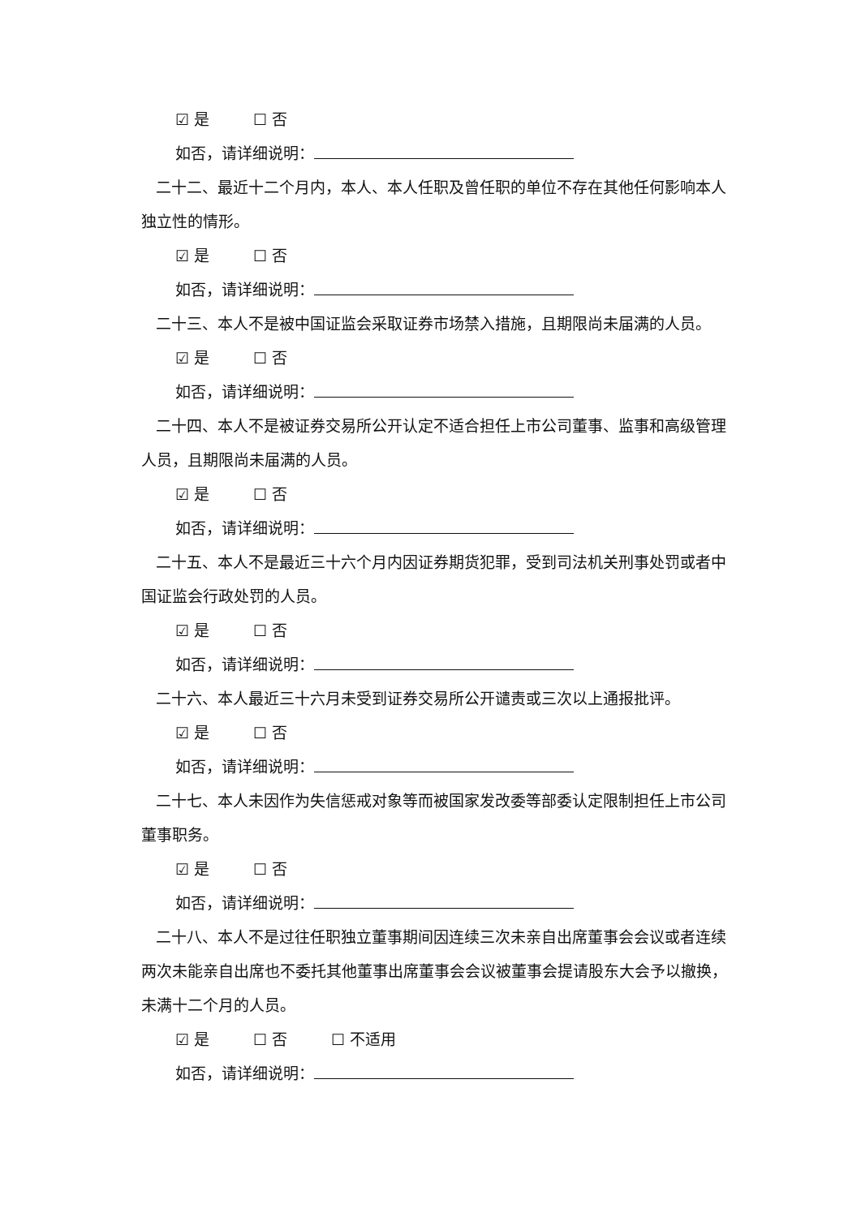☑ 是 ☐ 否
如否，请详细说明：
二十二、最近十二个月内，本人、本人任职及曾任职的单位不存在其他任何影响本人独立性的情形。
☑ 是 ☐ 否
如否，请详细说明：
二十三、本人不是被中国证监会采取证券市场禁入措施，且期限尚未届满的人员。
☑ 是 ☐ 否
如否，请详细说明：
二十四、本人不是被证券交易所公开认定不适合担任上市公司董事、监事和高级管理人员，且期限尚未届满的人员。
☑ 是 ☐ 否
如否，请详细说明：
二十五、本人不是最近三十六个月内因证券期货犯罪，受到司法机关刑事处罚或者中国证监会行政处罚的人员。
☑ 是 ☐ 否
如否，请详细说明：
二十六、本人最近三十六月未受到证券交易所公开谴责或三次以上通报批评。
☑ 是 ☐ 否
如否，请详细说明：
二十七、本人未因作为失信惩戒对象等而被国家发改委等部委认定限制担任上市公司董事职务。
☑ 是 ☐ 否
如否，请详细说明：
二十八、本人不是过往任职独立董事期间因连续三次未亲自出席董事会会议或者连续两次未能亲自出席也不委托其他董事出席董事会会议被董事会提请股东大会予以撤换，未满十二个月的人员。
☑ 是 ☐ 否 ☐ 不适用
如否，请详细说明：